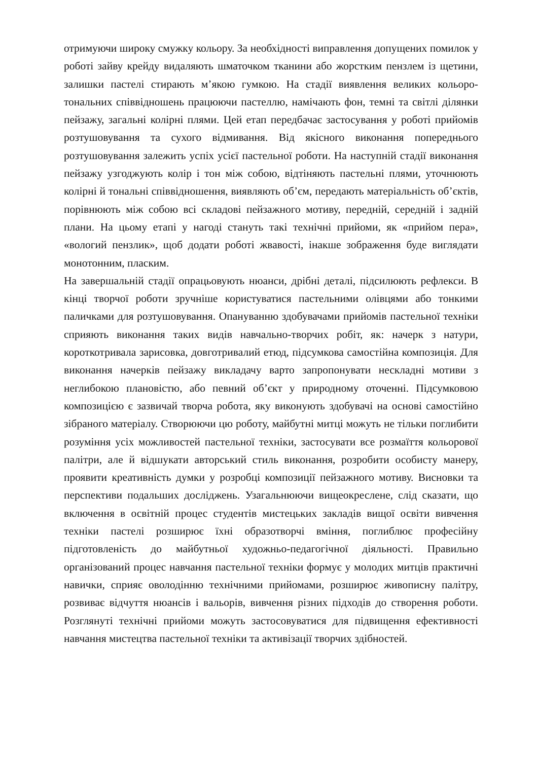отримуючи широку смужку кольору. За необхідності виправлення допущених помилок у роботі зайву крейду видаляють шматочком тканини або жорстким пензлем із щетини, залишки пастелі стирають м’якою гумкою. На стадії виявлення великих кольоро-тональних співвідношень працюючи пастеллю, намічають фон, темні та світлі ділянки пейзажу, загальні колірні плями. Цей етап передбачає застосування у роботі прийомів розтушовування та сухого відмивання. Від якісного виконання попереднього розтушовування залежить успіх усієї пастельної роботи. На наступній стадії виконання пейзажу узгоджують колір і тон між собою, відтіняють пастельні плями, уточнюють колірні й тональні співвідношення, виявляють об’єм, передають матеріальність об’єктів, порівнюють між собою всі складові пейзажного мотиву, передній, середній і задній плани. На цьому етапі у нагоді стануть такі технічні прийоми, як «прийом пера», «вологий пензлик», щоб додати роботі жвавості, інакше зображення буде виглядати монотонним, пласким.
На завершальній стадії опрацьовують нюанси, дрібні деталі, підсилюють рефлекси. В кінці творчої роботи зручніше користуватися пастельними олівцями або тонкими паличками для розтушовування. Опануванню здобувачами прийомів пастельної техніки сприяють виконання таких видів навчально-творчих робіт, як: начерк з натури, короткотривала зарисовка, довготривалий етюд, підсумкова самостійна композиція. Для виконання начерків пейзажу викладачу варто запропонувати нескладні мотиви з неглибокою плановістю, або певний об’єкт у природному оточенні. Підсумковою композицією є зазвичай творча робота, яку виконують здобувачі на основі самостійно зібраного матеріалу. Створюючи цю роботу, майбутні митці можуть не тільки поглибити розуміння усіх можливостей пастельної техніки, застосувати все розмаїття кольорової палітри, але й відшукати авторський стиль виконання, розробити особисту манеру, проявити креативність думки у розробці композиції пейзажного мотиву. Висновки та перспективи подальших досліджень. Узагальнюючи вищеокреслене, слід сказати, що включення в освітній процес студентів мистецьких закладів вищої освіти вивчення техніки пастелі розширює їхні образотворчі вміння, поглиблює професійну підготовленість до майбутньої художньо-педагогічної діяльності. Правильно організований процес навчання пастельної техніки формує у молодих митців практичні навички, сприяє оволодінню технічними прийомами, розширює живописну палітру, розвиває відчуття нюансів і вальорів, вивчення різних підходів до створення роботи. Розглянуті технічні прийоми можуть застосовуватися для підвищення ефективності навчання мистецтва пастельної техніки та активізації творчих здібностей.